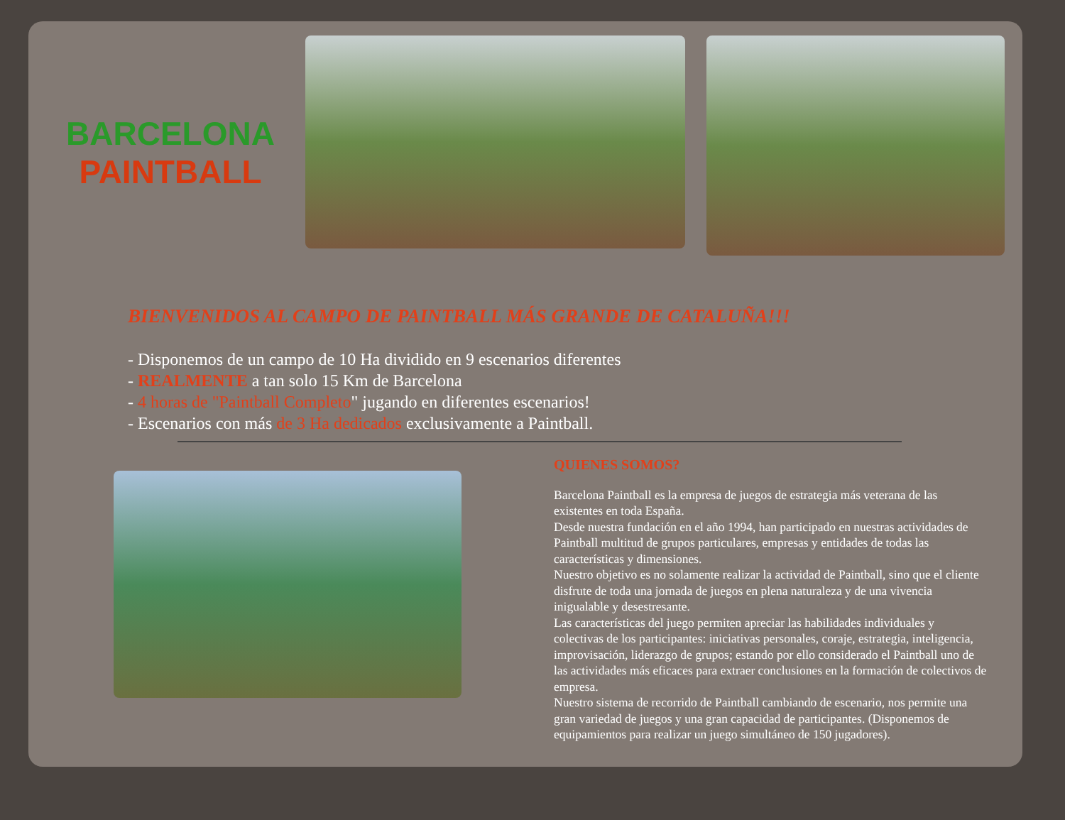BARCELONA
PAINTBALL
BIENVENIDOS AL CAMPO DE PAINTBALL MÁS GRANDE DE CATALUÑA!!!
- Disponemos de un campo de 10 Ha dividido en 9 escenarios diferentes
- REALMENTE a tan solo 15 Km de Barcelona
- 4 horas de "Paintball Completo" jugando en diferentes escenarios!
- Escenarios con más de 3 Ha dedicados exclusivamente a Paintball.
QUIENES SOMOS?
Barcelona Paintball es la empresa de juegos de estrategia más veterana de las existentes en toda España.
Desde nuestra fundación en el año 1994, han participado en nuestras actividades de Paintball multitud de grupos particulares, empresas y entidades de todas las características y dimensiones.
Nuestro objetivo es no solamente realizar la actividad de Paintball, sino que el cliente disfrute de toda una jornada de juegos en plena naturaleza y de una vivencia inigualable y desestresante.
Las características del juego permiten apreciar las habilidades individuales y colectivas de los participantes: iniciativas personales, coraje, estrategia, inteligencia, improvisación, liderazgo de grupos; estando por ello considerado el Paintball uno de las actividades más eficaces para extraer conclusiones en la formación de colectivos de empresa.
Nuestro sistema de recorrido de Paintball cambiando de escenario, nos permite una gran variedad de juegos y una gran capacidad de participantes. (Disponemos de equipamientos para realizar un juego simultáneo de 150 jugadores).